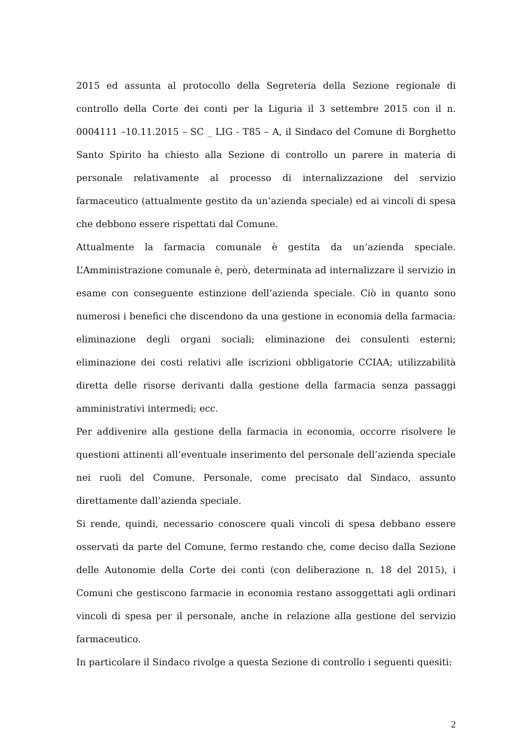2015 ed assunta al protocollo della Segreteria della Sezione regionale di controllo della Corte dei conti per la Liguria il 3 settembre 2015 con il n. 0004111 –10.11.2015 – SC _ LIG - T85 – A, il Sindaco del Comune di Borghetto Santo Spirito ha chiesto alla Sezione di controllo un parere in materia di personale relativamente al processo di internalizzazione del servizio farmaceutico (attualmente gestito da un’azienda speciale) ed ai vincoli di spesa che debbono essere rispettati dal Comune.
Attualmente la farmacia comunale è gestita da un’azienda speciale. L’Amministrazione comunale è, però, determinata ad internalizzare il servizio in esame con conseguente estinzione dell’azienda speciale. Ciò in quanto sono numerosi i benefici che discendono da una gestione in economia della farmacia: eliminazione degli organi sociali; eliminazione dei consulenti esterni; eliminazione dei costi relativi alle iscrizioni obbligatorie CCIAA; utilizzabilità diretta delle risorse derivanti dalla gestione della farmacia senza passaggi amministrativi intermedi; ecc.
Per addivenire alla gestione della farmacia in economia, occorre risolvere le questioni attinenti all’eventuale inserimento del personale dell’azienda speciale nei ruoli del Comune. Personale, come precisato dal Sindaco, assunto direttamente dall’azienda speciale.
Si rende, quindi, necessario conoscere quali vincoli di spesa debbano essere osservati da parte del Comune, fermo restando che, come deciso dalla Sezione delle Autonomie della Corte dei conti (con deliberazione n. 18 del 2015), i Comuni che gestiscono farmacie in economia restano assoggettati agli ordinari vincoli di spesa per il personale, anche in relazione alla gestione del servizio farmaceutico.
In particolare il Sindaco rivolge a questa Sezione di controllo i seguenti quesiti:
2